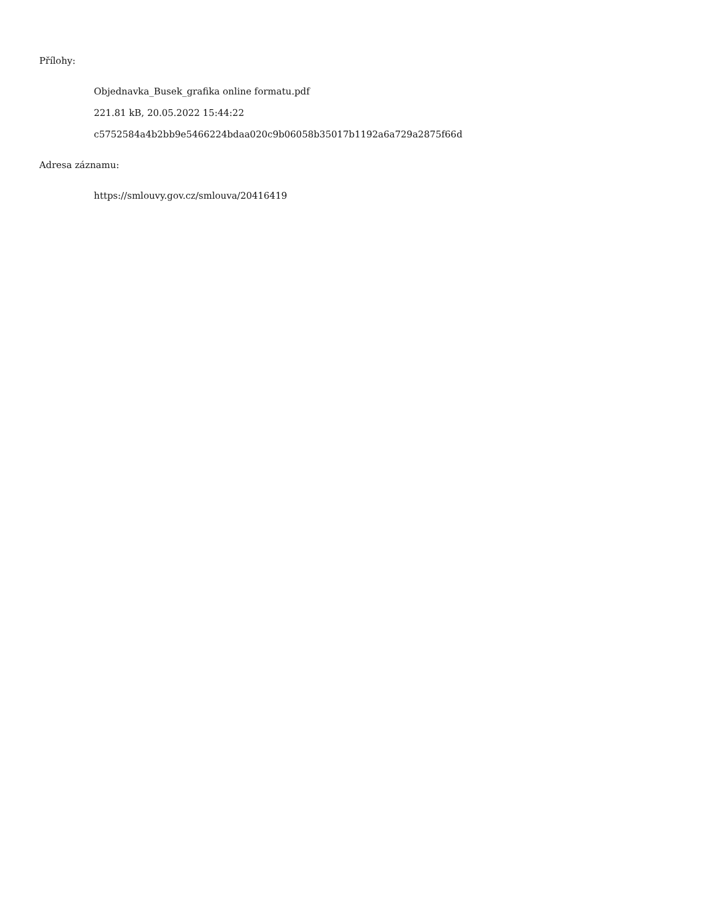Přílohy:
Objednavka_Busek_grafika online formatu.pdf
221.81 kB, 20.05.2022 15:44:22
c5752584a4b2bb9e5466224bdaa020c9b06058b35017b1192a6a729a2875f66d
Adresa záznamu:
https://smlouvy.gov.cz/smlouva/20416419